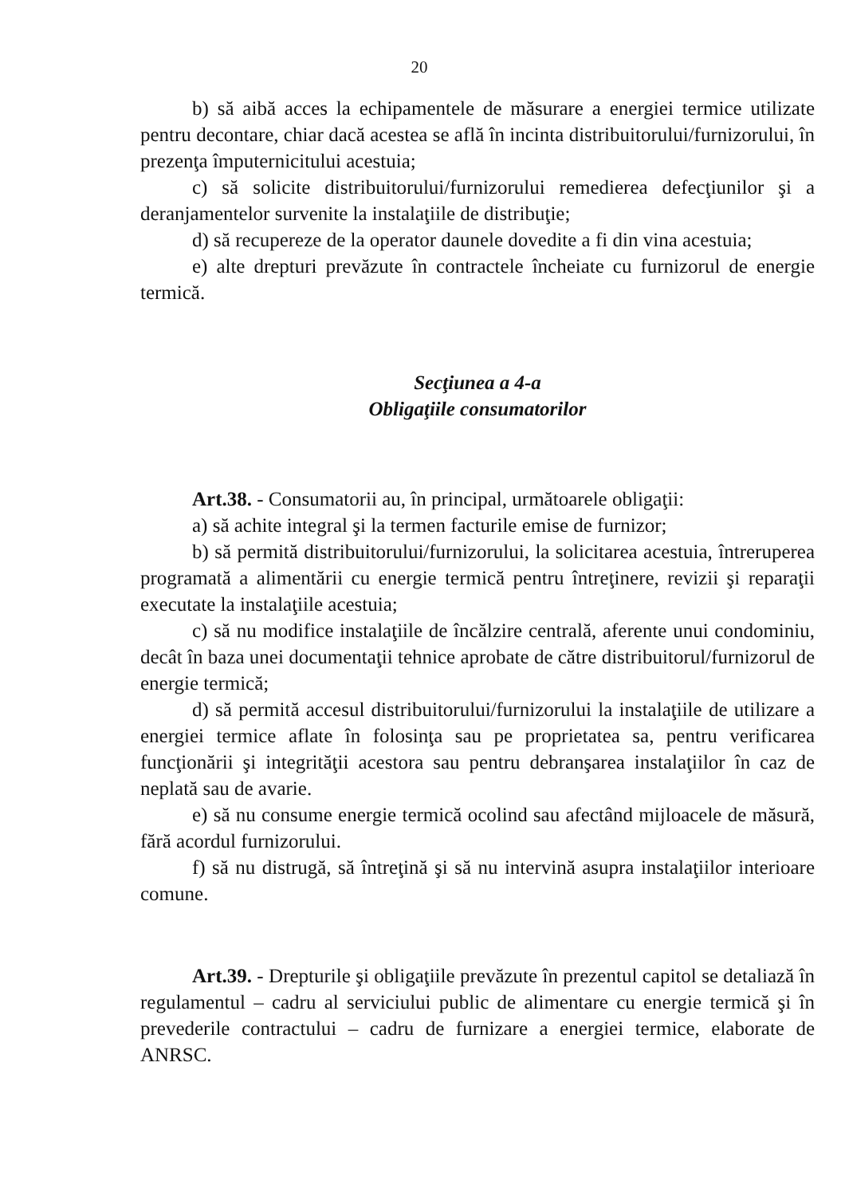20
b) să aibă acces la echipamentele de măsurare a energiei termice utilizate pentru decontare, chiar dacă acestea se află în incinta distribuitorului/furnizorului, în prezenţa împuternicitului acestuia;
c) să solicite distribuitorului/furnizorului remedierea defecţiunilor şi a deranjamentelor survenite la instalaţiile de distribuţie;
d) să recupereze de la operator daunele dovedite a fi din vina acestuia;
e) alte drepturi prevăzute în contractele încheiate cu furnizorul de energie termică.
Secţiunea a 4-a
Obligaţiile consumatorilor
Art.38. - Consumatorii au, în principal, următoarele obligaţii:
a) să achite integral şi la termen facturile emise de furnizor;
b) să permită distribuitorului/furnizorului, la solicitarea acestuia, întreruperea programată a alimentării cu energie termică pentru întreţinere, revizii şi reparaţii executate la instalaţiile acestuia;
c) să nu modifice instalaţiile de încălzire centrală, aferente unui condominiu, decât în baza unei documentaţii tehnice aprobate de către distribuitorul/furnizorul de energie termică;
d) să permită accesul distribuitorului/furnizorului la instalaţiile de utilizare a energiei termice aflate în folosinţa sau pe proprietatea sa, pentru verificarea funcţionării şi integrităţii acestora sau pentru debranşarea instalaţiilor în caz de neplată sau de avarie.
e) să nu consume energie termică ocolind sau afectând mijloacele de măsură, fără acordul furnizorului.
f) să nu distrugă, să întreţină şi să nu intervină asupra instalaţiilor interioare comune.
Art.39. - Drepturile şi obligaţiile prevăzute în prezentul capitol se detaliază în regulamentul – cadru al serviciului public de alimentare cu energie termică şi în prevederile contractului – cadru de furnizare a energiei termice, elaborate de ANRSC.